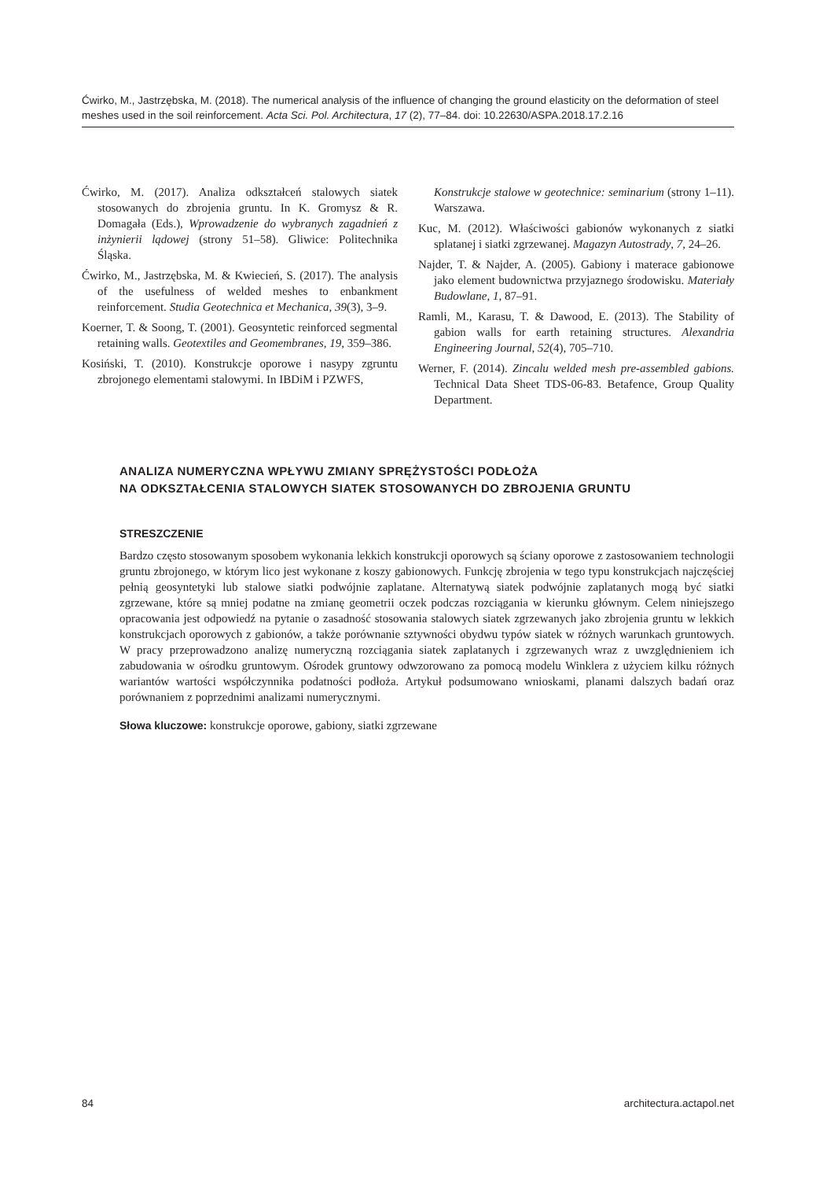Ćwirko, M., Jastrzębska, M. (2018). The numerical analysis of the influence of changing the ground elasticity on the deformation of steel meshes used in the soil reinforcement. Acta Sci. Pol. Architectura, 17 (2), 77–84. doi: 10.22630/ASPA.2018.17.2.16
Ćwirko, M. (2017). Analiza odkształceń stalowych siatek stosowanych do zbrojenia gruntu. In K. Gromysz & R. Domagała (Eds.), Wprowadzenie do wybranych zagadnień z inżynierii lądowej (strony 51–58). Gliwice: Politechnika Śląska.
Ćwirko, M., Jastrzębska, M. & Kwiecień, S. (2017). The analysis of the usefulness of welded meshes to enbankment reinforcement. Studia Geotechnica et Mechanica, 39(3), 3–9.
Koerner, T. & Soong, T. (2001). Geosyntetic reinforced segmental retaining walls. Geotextiles and Geomembranes, 19, 359–386.
Kosiński, T. (2010). Konstrukcje oporowe i nasypy zgruntu zbrojonego elementami stalowymi. In IBDiM i PZWFS,
Konstrukcje stalowe w geotechnice: seminarium (strony 1–11). Warszawa.
Kuc, M. (2012). Właściwości gabionów wykonanych z siatki splatanej i siatki zgrzewanej. Magazyn Autostrady, 7, 24–26.
Najder, T. & Najder, A. (2005). Gabiony i materace gabionowe jako element budownictwa przyjaznego środowisku. Materiały Budowlane, 1, 87–91.
Ramli, M., Karasu, T. & Dawood, E. (2013). The Stability of gabion walls for earth retaining structures. Alexandria Engineering Journal, 52(4), 705–710.
Werner, F. (2014). Zincalu welded mesh pre-assembled gabions. Technical Data Sheet TDS-06-83. Betafence, Group Quality Department.
ANALIZA NUMERYCZNA WPŁYWU ZMIANY SPRĘŻYSTOŚCI PODŁOŻA
NA ODKSZTAŁCENIA STALOWYCH SIATEK STOSOWANYCH DO ZBROJENIA GRUNTU
STRESZCZENIE
Bardzo często stosowanym sposobem wykonania lekkich konstrukcji oporowych są ściany oporowe z zastosowaniem technologii gruntu zbrojonego, w którym lico jest wykonane z koszy gabionowych. Funkcję zbrojenia w tego typu konstrukcjach najczęściej pełnią geosyntetyki lub stalowe siatki podwójnie zaplatane. Alternatywą siatek podwójnie zaplatanych mogą być siatki zgrzewane, które są mniej podatne na zmianę geometrii oczek podczas rozciągania w kierunku głównym. Celem niniejszego opracowania jest odpowiedź na pytanie o zasadność stosowania stalowych siatek zgrzewanych jako zbrojenia gruntu w lekkich konstrukcjach oporowych z gabionów, a także porównanie sztywności obydwu typów siatek w różnych warunkach gruntowych. W pracy przeprowadzono analizę numeryczną rozciągania siatek zaplatanych i zgrzewanych wraz z uwzględnieniem ich zabudowania w ośrodku gruntowym. Ośrodek gruntowy odwzorowano za pomocą modelu Winklera z użyciem kilku różnych wariantów wartości współczynnika podatności podłoża. Artykuł podsumowano wnioskami, planami dalszych badań oraz porównaniem z poprzednimi analizami numerycznymi.
Słowa kluczowe: konstrukcje oporowe, gabiony, siatki zgrzewane
84 architectura.actapol.net